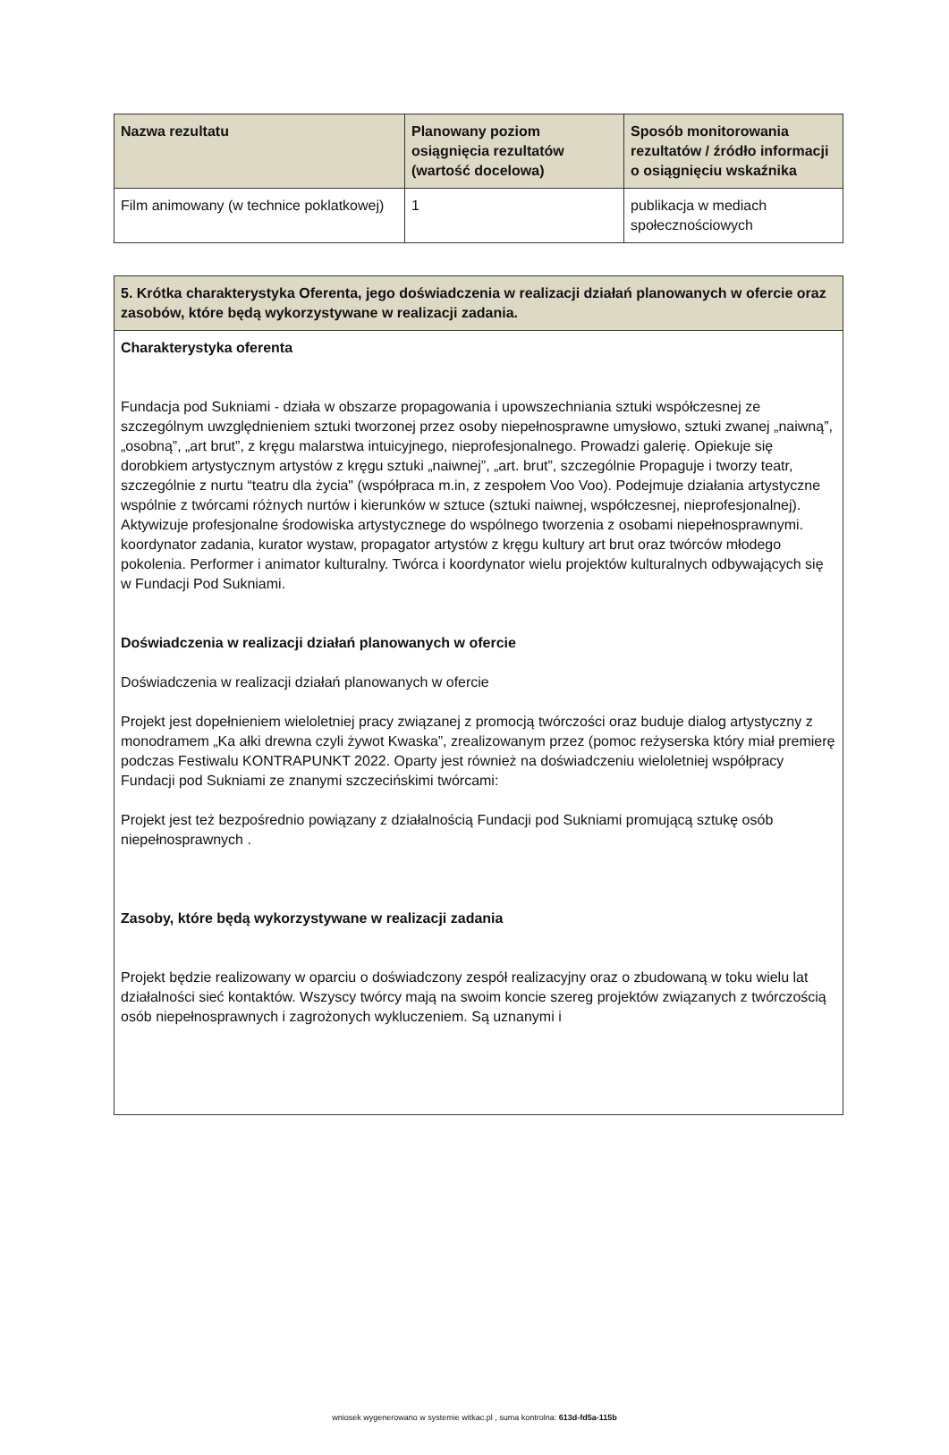| Nazwa rezultatu | Planowany poziom osiągnięcia rezultatów (wartość docelowa) | Sposób monitorowania rezultatów / źródło informacji o osiągnięciu wskaźnika |
| --- | --- | --- |
| Film animowany (w technice poklatkowej) | 1 | publikacja w mediach społecznościowych |
| 5. Krótka charakterystyka Oferenta, jego doświadczenia w realizacji działań planowanych w ofercie oraz zasobów, które będą wykorzystywane w realizacji zadania. |
| --- |
| Charakterystyka oferenta Fundacja pod Sukniami - działa w obszarze propagowania i upowszechniania sztuki współczesnej ze szczególnym uwzględnieniem sztuki tworzonej przez osoby niepełnosprawne umysłowo, sztuki zwanej „naiwną”, „osobną”, „art brut”, z kręgu malarstwa intuicyjnego, nieprofesjonalnego. Prowadzi galerię. Opiekuje się dorobkiem artystycznym artystów z kręgu sztuki „naiwnej”, „art. brut”, szczególnie Propaguje i tworzy teatr, szczególnie z nurtu “teatru dla życia" (współpraca m.in, z zespołem Voo Voo). Podejmuje działania artystyczne wspólnie z twórcami różnych nurtów i kierunków w sztuce (sztuki naiwnej, współczesnej, nieprofesjonalnej). Aktywizuje profesjonalne środowiska artystycznege do wspólnego tworzenia z osobami niepełnosprawnymi. koordynator zadania, kurator wystaw, propagator artystów z kręgu kultury art brut oraz twórców młodego pokolenia. Performer i animator kulturalny. Twórca i koordynator wielu projektów kulturalnych odbywających się w Fundacji Pod Sukniami. Doświadczenia w realizacji działań planowanych w ofercie Doświadczenia w realizacji działań planowanych w ofercie Projekt jest dopełnieniem wieloletniej pracy związanej z promocją twórczości oraz buduje dialog artystyczny z monodramem „Ka ałki drewna czyli żywot Kwaska”, zrealizowanym przez (pomoc reżyserska który miał premierę podczas Festiwalu KONTRAPUNKT 2022. Oparty jest również na doświadczeniu wieloletniej współpracy Fundacji pod Sukniami ze znanymi szczecińskimi twórcami: Projekt jest też bezpośrednio powiązany z działalnością Fundacji pod Sukniami promującą sztukę osób niepełnosprawnych . Zasoby, które będą wykorzystywane w realizacji zadania Projekt będzie realizowany w oparciu o doświadczony zespół realizacyjny oraz o zbudowaną w toku wielu lat działalności sieć kontaktów. Wszyscy twórcy mają na swoim koncie szereg projektów związanych z twórczością osób niepełnosprawnych i zagrożonych wykluczeniem. Są uznanymi i |
wniosek wygenerowano w systemie witkac.pl , suma kontrolna: 613d-fd5a-115b